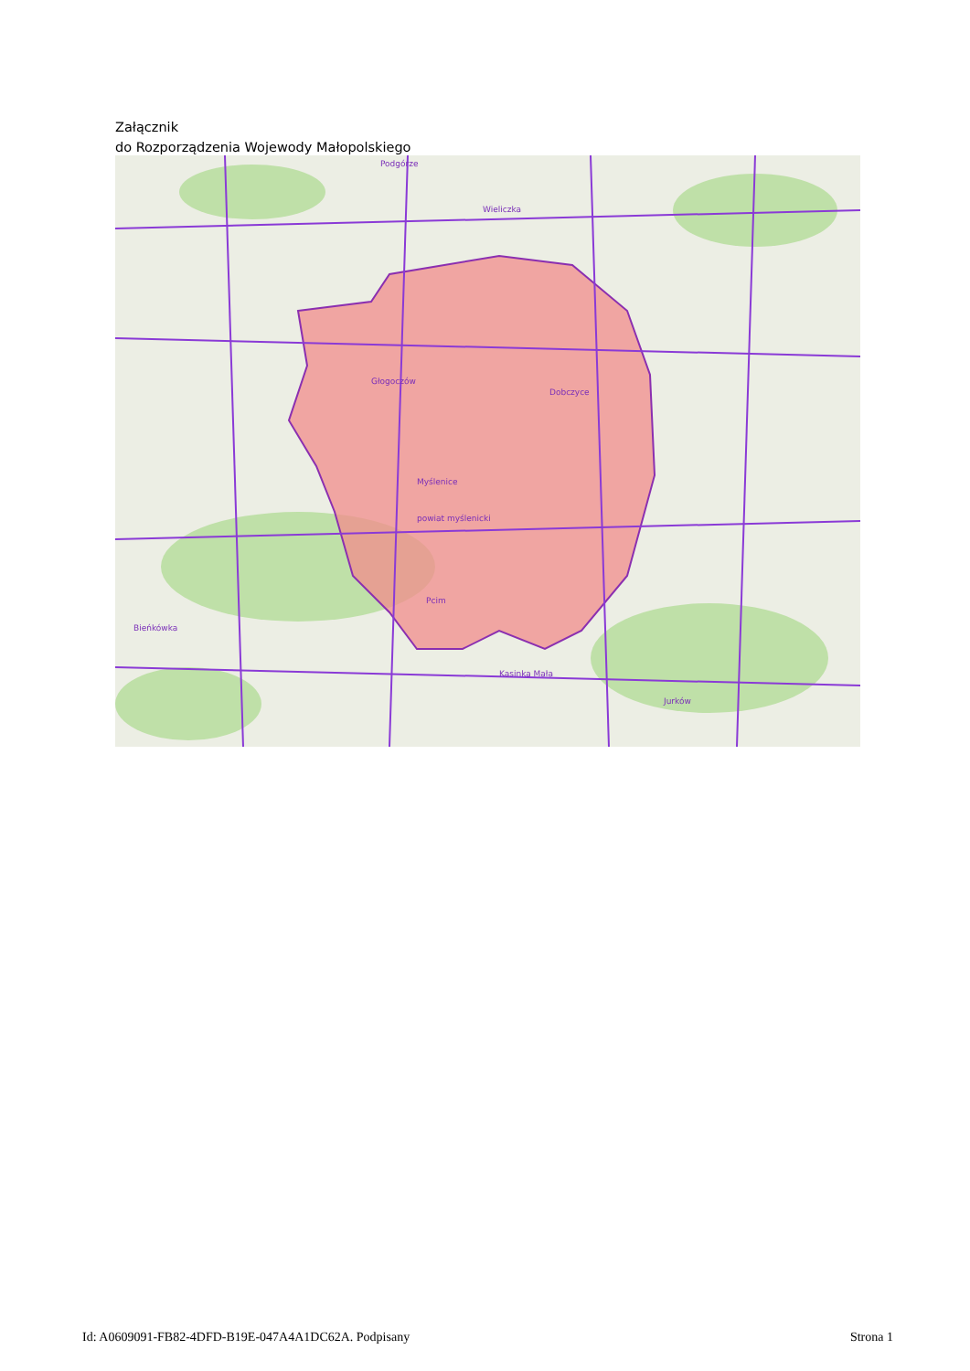Załącznik
do Rozporządzenia Wojewody Małopolskiego
Podgórze
Wieliczka
Głogoczów
Myślenice
powiat myślenicki
Dobczyce
Pcim
Jurków
Bieńkówka
Kasinka Mała
Id: A0609091-FB82-4DFD-B19E-047A4A1DC62A. Podpisany Strona 1